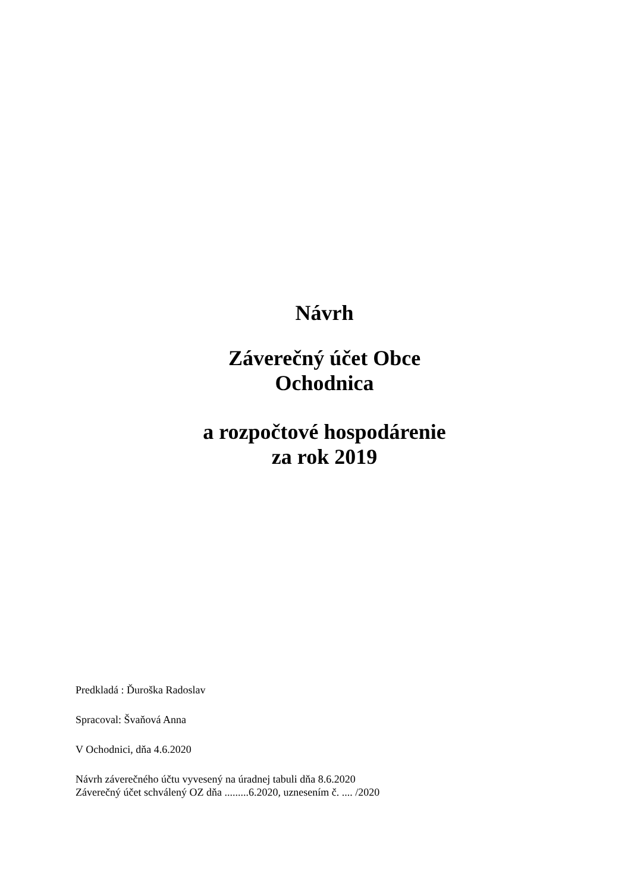Návrh
Záverečný účet Obce
Ochodnica
a rozpočtové hospodárenie
za rok 2019
Predkladá : Ďuroška Radoslav
Spracoval: Švaňová Anna
V Ochodnici, dňa 4.6.2020
Návrh záverečného účtu vyvesený na úradnej tabuli dňa 8.6.2020
Záverečný účet schválený OZ dňa .........6.2020, uznesením č. .... /2020